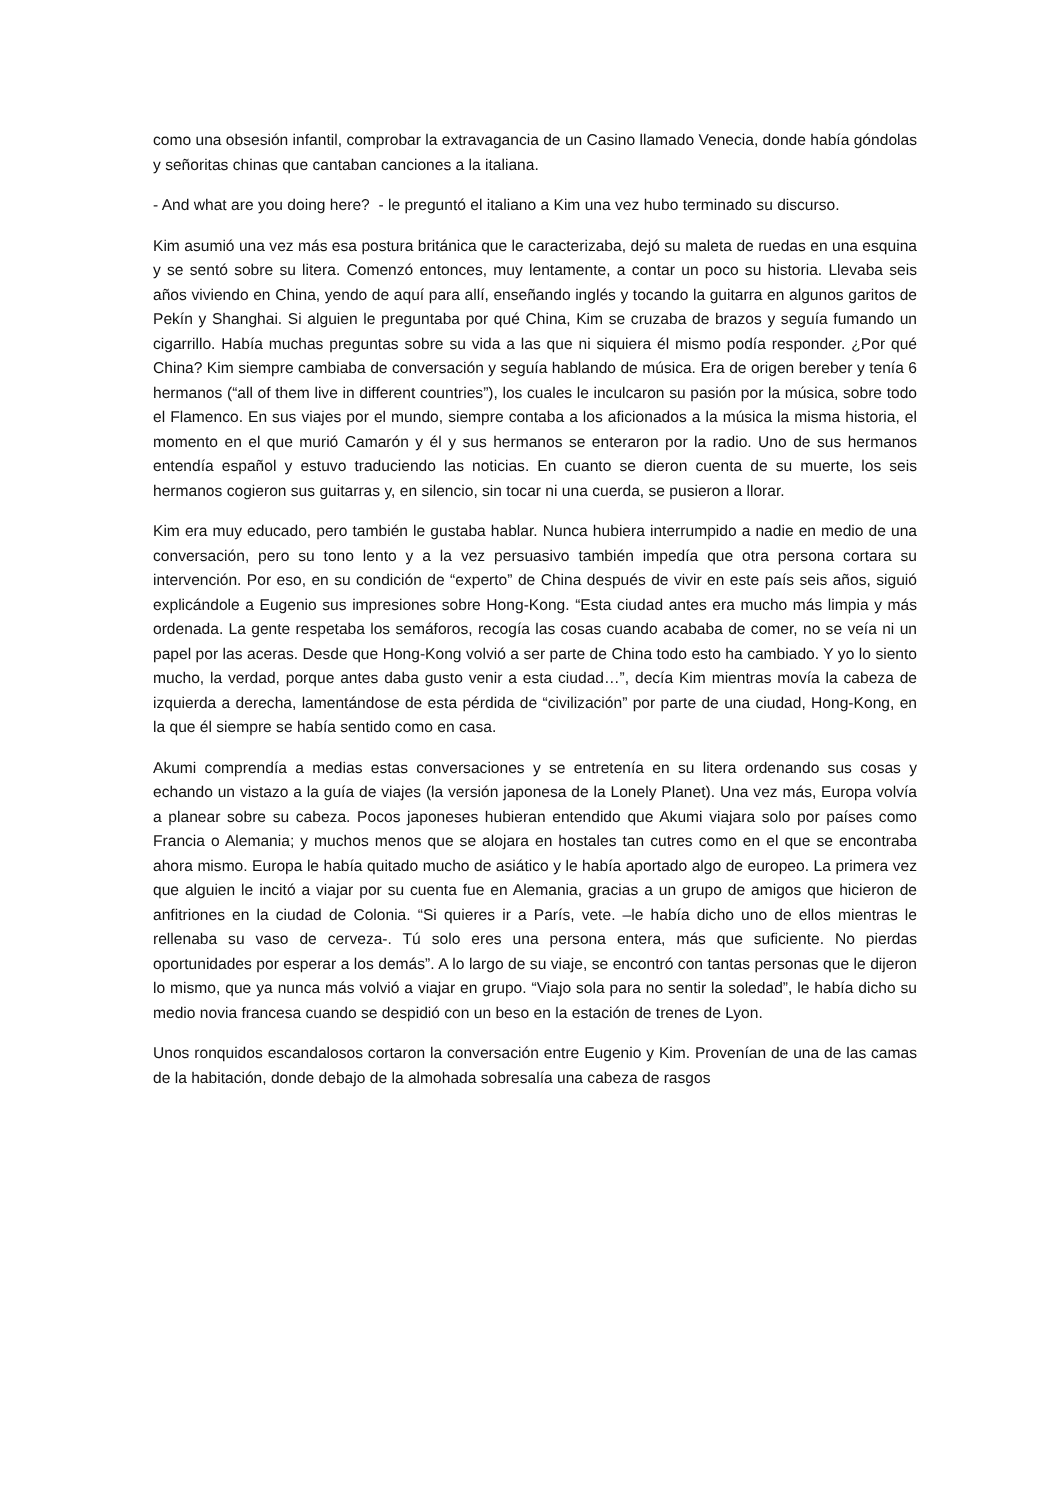como una obsesión infantil, comprobar la extravagancia de un Casino llamado Venecia, donde había góndolas y señoritas chinas que cantaban canciones a la italiana.
- And what are you doing here? - le preguntó el italiano a Kim una vez hubo terminado su discurso.
Kim asumió una vez más esa postura británica que le caracterizaba, dejó su maleta de ruedas en una esquina y se sentó sobre su litera. Comenzó entonces, muy lentamente, a contar un poco su historia. Llevaba seis años viviendo en China, yendo de aquí para allí, enseñando inglés y tocando la guitarra en algunos garitos de Pekín y Shanghai. Si alguien le preguntaba por qué China, Kim se cruzaba de brazos y seguía fumando un cigarrillo. Había muchas preguntas sobre su vida a las que ni siquiera él mismo podía responder. ¿Por qué China? Kim siempre cambiaba de conversación y seguía hablando de música. Era de origen bereber y tenía 6 hermanos (“all of them live in different countries”), los cuales le inculcaron su pasión por la música, sobre todo el Flamenco. En sus viajes por el mundo, siempre contaba a los aficionados a la música la misma historia, el momento en el que murió Camarón y él y sus hermanos se enteraron por la radio. Uno de sus hermanos entendía español y estuvo traduciendo las noticias. En cuanto se dieron cuenta de su muerte, los seis hermanos cogieron sus guitarras y, en silencio, sin tocar ni una cuerda, se pusieron a llorar.
Kim era muy educado, pero también le gustaba hablar. Nunca hubiera interrumpido a nadie en medio de una conversación, pero su tono lento y a la vez persuasivo también impedía que otra persona cortara su intervención. Por eso, en su condición de “experto” de China después de vivir en este país seis años, siguió explicándole a Eugenio sus impresiones sobre Hong-Kong. “Esta ciudad antes era mucho más limpia y más ordenada. La gente respetaba los semáforos, recogía las cosas cuando acababa de comer, no se veía ni un papel por las aceras. Desde que Hong-Kong volvió a ser parte de China todo esto ha cambiado. Y yo lo siento mucho, la verdad, porque antes daba gusto venir a esta ciudad…”, decía Kim mientras movía la cabeza de izquierda a derecha, lamentándose de esta pérdida de “civilización” por parte de una ciudad, Hong-Kong, en la que él siempre se había sentido como en casa.
Akumi comprendía a medias estas conversaciones y se entretenía en su litera ordenando sus cosas y echando un vistazo a la guía de viajes (la versión japonesa de la Lonely Planet). Una vez más, Europa volvía a planear sobre su cabeza. Pocos japoneses hubieran entendido que Akumi viajara solo por países como Francia o Alemania; y muchos menos que se alojara en hostales tan cutres como en el que se encontraba ahora mismo. Europa le había quitado mucho de asiático y le había aportado algo de europeo. La primera vez que alguien le incitó a viajar por su cuenta fue en Alemania, gracias a un grupo de amigos que hicieron de anfitriones en la ciudad de Colonia. “Si quieres ir a París, vete. –le había dicho uno de ellos mientras le rellenaba su vaso de cerveza-. Tú solo eres una persona entera, más que suficiente. No pierdas oportunidades por esperar a los demás”. A lo largo de su viaje, se encontró con tantas personas que le dijeron lo mismo, que ya nunca más volvió a viajar en grupo. “Viajo sola para no sentir la soledad”, le había dicho su medio novia francesa cuando se despidió con un beso en la estación de trenes de Lyon.
Unos ronquidos escandalosos cortaron la conversación entre Eugenio y Kim. Provenían de una de las camas de la habitación, donde debajo de la almohada sobresalía una cabeza de rasgos